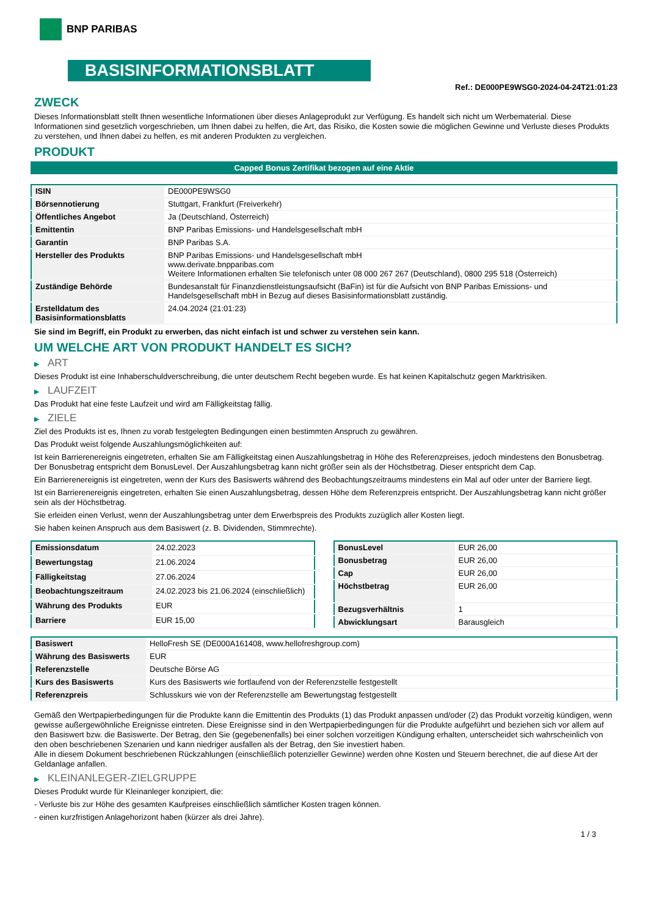BNP PARIBAS
BASISINFORMATIONSBLATT
Ref.: DE000PE9WSG0-2024-04-24T21:01:23
ZWECK
Dieses Informationsblatt stellt Ihnen wesentliche Informationen über dieses Anlageprodukt zur Verfügung. Es handelt sich nicht um Werbematerial. Diese Informationen sind gesetzlich vorgeschrieben, um Ihnen dabei zu helfen, die Art, das Risiko, die Kosten sowie die möglichen Gewinne und Verluste dieses Produkts zu verstehen, und Ihnen dabei zu helfen, es mit anderen Produkten zu vergleichen.
PRODUKT
Capped Bonus Zertifikat bezogen auf eine Aktie
| ISIN | DE000PE9WSG0 |
| Börsennotierung | Stuttgart, Frankfurt (Freiverkehr) |
| Öffentliches Angebot | Ja (Deutschland, Österreich) |
| Emittentin | BNP Paribas Emissions- und Handelsgesellschaft mbH |
| Garantin | BNP Paribas S.A. |
| Hersteller des Produkts | BNP Paribas Emissions- und Handelsgesellschaft mbH www.derivate.bnpparibas.com Weitere Informationen erhalten Sie telefonisch unter 08 000 267 267 (Deutschland), 0800 295 518 (Österreich) |
| Zuständige Behörde | Bundesanstalt für Finanzdienstleistungsaufsicht (BaFin) ist für die Aufsicht von BNP Paribas Emissions- und Handelsgesellschaft mbH in Bezug auf dieses Basisinformationsblatt zuständig. |
| Erstelldatum des Basisinformationsblatts | 24.04.2024 (21:01:23) |
Sie sind im Begriff, ein Produkt zu erwerben, das nicht einfach ist und schwer zu verstehen sein kann.
UM WELCHE ART VON PRODUKT HANDELT ES SICH?
▶ ART
Dieses Produkt ist eine Inhaberschuldverschreibung, die unter deutschem Recht begeben wurde. Es hat keinen Kapitalschutz gegen Marktrisiken.
▶ LAUFZEIT
Das Produkt hat eine feste Laufzeit und wird am Fälligkeitstag fällig.
▶ ZIELE
Ziel des Produkts ist es, Ihnen zu vorab festgelegten Bedingungen einen bestimmten Anspruch zu gewähren.
Das Produkt weist folgende Auszahlungsmöglichkeiten auf:
Ist kein Barrierenereignis eingetreten, erhalten Sie am Fälligkeitstag einen Auszahlungsbetrag in Höhe des Referenzpreises, jedoch mindestens den Bonusbetrag. Der Bonusbetrag entspricht dem BonusLevel. Der Auszahlungsbetrag kann nicht größer sein als der Höchstbetrag. Dieser entspricht dem Cap.
Ein Barrierenereignis ist eingetreten, wenn der Kurs des Basiswerts während des Beobachtungszeitraums mindestens ein Mal auf oder unter der Barriere liegt.
Ist ein Barrierenereignis eingetreten, erhalten Sie einen Auszahlungsbetrag, dessen Höhe dem Referenzpreis entspricht. Der Auszahlungsbetrag kann nicht größer sein als der Höchstbetrag.
Sie erleiden einen Verlust, wenn der Auszahlungsbetrag unter dem Erwerbspreis des Produkts zuzüglich aller Kosten liegt.
Sie haben keinen Anspruch aus dem Basiswert (z. B. Dividenden, Stimmrechte).
| Emissionsdatum | 24.02.2023 |
| Bewertungstag | 21.06.2024 |
| Fälligkeitstag | 27.06.2024 |
| Beobachtungszeitraum | 24.02.2023 bis 21.06.2024 (einschließlich) |
| Währung des Produkts | EUR |
| Barriere | EUR 15,00 |
| BonusLevel | EUR 26,00 |
| Bonusbetrag | EUR 26,00 |
| Cap | EUR 26,00 |
| Höchstbetrag | EUR 26,00 |
| Bezugsverhältnis | 1 |
| Abwicklungsart | Barausgleich |
| Basiswert | HelloFresh SE (DE000A161408, www.hellofreshgroup.com) |
| Währung des Basiswerts | EUR |
| Referenzstelle | Deutsche Börse AG |
| Kurs des Basiswerts | Kurs des Basiswerts wie fortlaufend von der Referenzstelle festgestellt |
| Referenzpreis | Schlusskurs wie von der Referenzstelle am Bewertungstag festgestellt |
Gemäß den Wertpapierbedingungen für die Produkte kann die Emittentin des Produkts (1) das Produkt anpassen und/oder (2) das Produkt vorzeitig kündigen, wenn gewisse außergewöhnliche Ereignisse eintreten. Diese Ereignisse sind in den Wertpapierbedingungen für die Produkte aufgeführt und beziehen sich vor allem auf den Basiswert bzw. die Basiswerte. Der Betrag, den Sie (gegebenenfalls) bei einer solchen vorzeitigen Kündigung erhalten, unterscheidet sich wahrscheinlich von den oben beschriebenen Szenarien und kann niedriger ausfallen als der Betrag, den Sie investiert haben.
Alle in diesem Dokument beschriebenen Rückzahlungen (einschließlich potenzieller Gewinne) werden ohne Kosten und Steuern berechnet, die auf diese Art der Geldanlage anfallen.
▶ KLEINANLEGER-ZIELGRUPPE
Dieses Produkt wurde für Kleinanleger konzipiert, die:
- Verluste bis zur Höhe des gesamten Kaufpreises einschließlich sämtlicher Kosten tragen können.
- einen kurzfristigen Anlagehorizont haben (kürzer als drei Jahre).
1 / 3